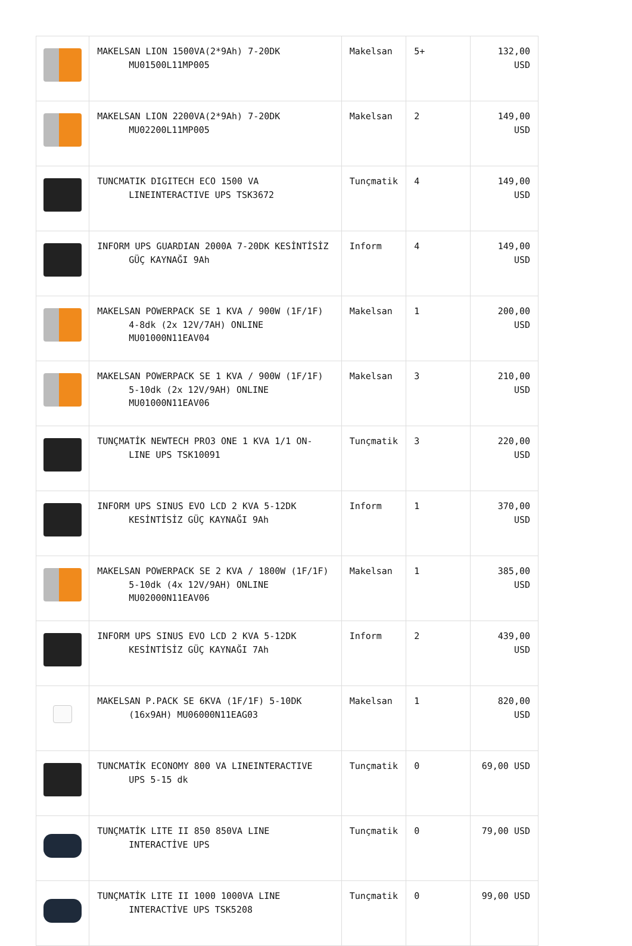| | MAKELSAN LION 1500VA(2*9Ah) 7-20DK MU01500L11MP005 | Makelsan | 5+ | 132,00 USD |
| | MAKELSAN LION 2200VA(2*9Ah) 7-20DK MU02200L11MP005 | Makelsan | 2 | 149,00 USD |
| | TUNCMATIK DIGITECH ECO 1500 VA LINEINTERACTIVE UPS TSK3672 | Tunçmatik | 4 | 149,00 USD |
| | INFORM UPS GUARDIAN 2000A 7-20DK KESİNTİSİZ GÜÇ KAYNAĞI 9Ah | Inform | 4 | 149,00 USD |
| | MAKELSAN POWERPACK SE 1 KVA / 900W (1F/1F) 4-8dk (2x 12V/7AH) ONLINE MU01000N11EAV04 | Makelsan | 1 | 200,00 USD |
| | MAKELSAN POWERPACK SE 1 KVA / 900W (1F/1F) 5-10dk (2x 12V/9AH) ONLINE MU01000N11EAV06 | Makelsan | 3 | 210,00 USD |
| | TUNÇMATİK NEWTECH PRO3 ONE 1 KVA 1/1 ON- LINE UPS TSK10091 | Tunçmatik | 3 | 220,00 USD |
| | INFORM UPS SINUS EVO LCD 2 KVA 5-12DK KESİNTİSİZ GÜÇ KAYNAĞI 9Ah | Inform | 1 | 370,00 USD |
| | MAKELSAN POWERPACK SE 2 KVA / 1800W (1F/1F) 5-10dk (4x 12V/9AH) ONLINE MU02000N11EAV06 | Makelsan | 1 | 385,00 USD |
| | INFORM UPS SINUS EVO LCD 2 KVA 5-12DK KESİNTİSİZ GÜÇ KAYNAĞI 7Ah | Inform | 2 | 439,00 USD |
| | MAKELSAN P.PACK SE 6KVA (1F/1F) 5-10DK (16x9AH) MU06000N11EAG03 | Makelsan | 1 | 820,00 USD |
| | TUNCMATİK ECONOMY 800 VA LINEINTERACTIVE UPS 5-15 dk | Tunçmatik | 0 | 69,00 USD |
| | TUNÇMATİK LITE II 850 850VA LINE INTERACTİVE UPS | Tunçmatik | 0 | 79,00 USD |
| | TUNÇMATİK LITE II 1000 1000VA LINE INTERACTİVE UPS TSK5208 | Tunçmatik | 0 | 99,00 USD |